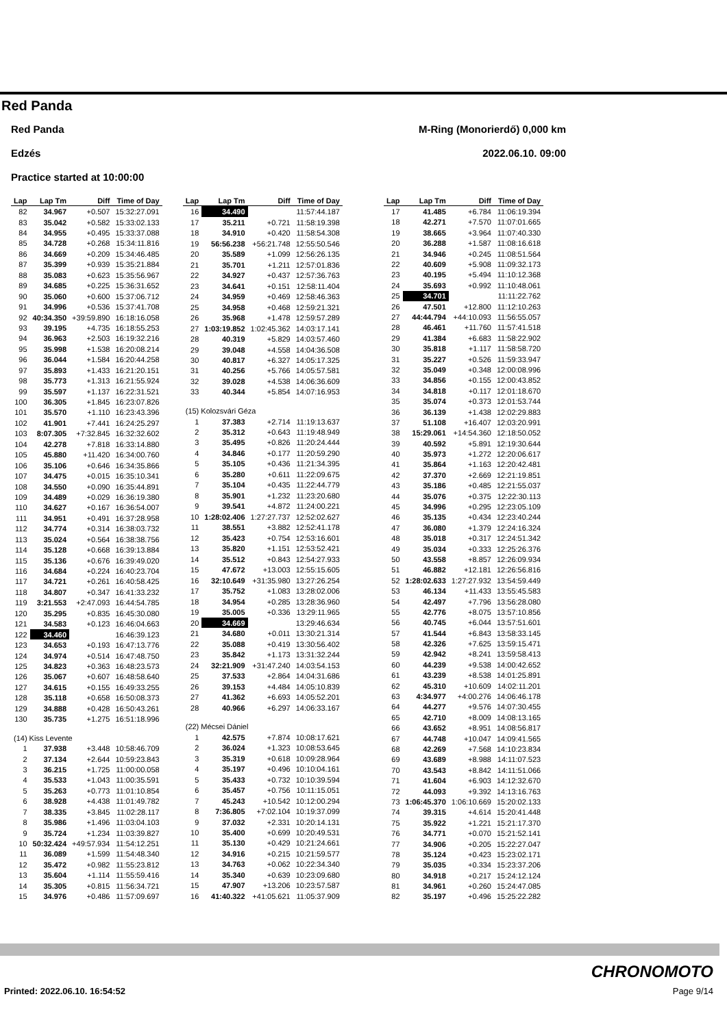Red Panda
Red Panda M-Ring (Monorierdő) 0,000 km
Edzés 2022.06.10. 09:00
Practice started at 10:00:00
| Lap | Lap Tm | Diff | Time of Day |
| --- | --- | --- | --- |
| 82 | 34.967 | +0.507 | 15:32:27.091 |
| 83 | 35.042 | +0.582 | 15:33:02.133 |
| 84 | 34.955 | +0.495 | 15:33:37.088 |
| 85 | 34.728 | +0.268 | 15:34:11.816 |
| 86 | 34.669 | +0.209 | 15:34:46.485 |
| 87 | 35.399 | +0.939 | 15:35:21.884 |
| 88 | 35.083 | +0.623 | 15:35:56.967 |
| 89 | 34.685 | +0.225 | 15:36:31.652 |
| 90 | 35.060 | +0.600 | 15:37:06.712 |
| 91 | 34.996 | +0.536 | 15:37:41.708 |
| 92 | 40:34.350 | +39:59.890 | 16:18:16.058 |
| 93 | 39.195 | +4.735 | 16:18:55.253 |
| 94 | 36.963 | +2.503 | 16:19:32.216 |
| 95 | 35.998 | +1.538 | 16:20:08.214 |
| 96 | 36.044 | +1.584 | 16:20:44.258 |
| 97 | 35.893 | +1.433 | 16:21:20.151 |
| 98 | 35.773 | +1.313 | 16:21:55.924 |
| 99 | 35.597 | +1.137 | 16:22:31.521 |
| 100 | 36.305 | +1.845 | 16:23:07.826 |
| 101 | 35.570 | +1.110 | 16:23:43.396 |
| 102 | 41.901 | +7.441 | 16:24:25.297 |
| 103 | 8:07.305 | +7:32.845 | 16:32:32.602 |
| 104 | 42.278 | +7.818 | 16:33:14.880 |
| 105 | 45.880 | +11.420 | 16:34:00.760 |
| 106 | 35.106 | +0.646 | 16:34:35.866 |
| 107 | 34.475 | +0.015 | 16:35:10.341 |
| 108 | 34.550 | +0.090 | 16:35:44.891 |
| 109 | 34.489 | +0.029 | 16:36:19.380 |
| 110 | 34.627 | +0.167 | 16:36:54.007 |
| 111 | 34.951 | +0.491 | 16:37:28.958 |
| 112 | 34.774 | +0.314 | 16:38:03.732 |
| 113 | 35.024 | +0.564 | 16:38:38.756 |
| 114 | 35.128 | +0.668 | 16:39:13.884 |
| 115 | 35.136 | +0.676 | 16:39:49.020 |
| 116 | 34.684 | +0.224 | 16:40:23.704 |
| 117 | 34.721 | +0.261 | 16:40:58.425 |
| 118 | 34.807 | +0.347 | 16:41:33.232 |
| 119 | 3:21.553 | +2:47.093 | 16:44:54.785 |
| 120 | 35.295 | +0.835 | 16:45:30.080 |
| 121 | 34.583 | +0.123 | 16:46:04.663 |
| 122 | 34.460 | | 16:46:39.123 |
| 123 | 34.653 | +0.193 | 16:47:13.776 |
| 124 | 34.974 | +0.514 | 16:47:48.750 |
| 125 | 34.823 | +0.363 | 16:48:23.573 |
| 126 | 35.067 | +0.607 | 16:48:58.640 |
| 127 | 34.615 | +0.155 | 16:49:33.255 |
| 128 | 35.118 | +0.658 | 16:50:08.373 |
| 129 | 34.888 | +0.428 | 16:50:43.261 |
| 130 | 35.735 | +1.275 | 16:51:18.996 |
| (14) Kiss Levente | | | |
| 1 | 37.938 | +3.448 | 10:58:46.709 |
| 2 | 37.134 | +2.644 | 10:59:23.843 |
| 3 | 36.215 | +1.725 | 11:00:00.058 |
| 4 | 35.533 | +1.043 | 11:00:35.591 |
| 5 | 35.263 | +0.773 | 11:01:10.854 |
| 6 | 38.928 | +4.438 | 11:01:49.782 |
| 7 | 38.335 | +3.845 | 11:02:28.117 |
| 8 | 35.986 | +1.496 | 11:03:04.103 |
| 9 | 35.724 | +1.234 | 11:03:39.827 |
| 10 | 50:32.424 | +49:57.934 | 11:54:12.251 |
| 11 | 36.089 | +1.599 | 11:54:48.340 |
| 12 | 35.472 | +0.982 | 11:55:23.812 |
| 13 | 35.604 | +1.114 | 11:55:59.416 |
| 14 | 35.305 | +0.815 | 11:56:34.721 |
| 15 | 34.976 | +0.486 | 11:57:09.697 |
| Lap | Lap Tm | Diff | Time of Day |
| --- | --- | --- | --- |
| 16 | 34.490 | | 11:57:44.187 |
| 17 | 35.211 | +0.721 | 11:58:19.398 |
| 18 | 34.910 | +0.420 | 11:58:54.308 |
| 19 | 56:56.238 | +56:21.748 | 12:55:50.546 |
| 20 | 35.589 | +1.099 | 12:56:26.135 |
| 21 | 35.701 | +1.211 | 12:57:01.836 |
| 22 | 34.927 | +0.437 | 12:57:36.763 |
| 23 | 34.641 | +0.151 | 12:58:11.404 |
| 24 | 34.959 | +0.469 | 12:58:46.363 |
| 25 | 34.958 | +0.468 | 12:59:21.321 |
| 26 | 35.968 | +1.478 | 12:59:57.289 |
| 27 | 1:03:19.852 | 1:02:45.362 | 14:03:17.141 |
| 28 | 40.319 | +5.829 | 14:03:57.460 |
| 29 | 39.048 | +4.558 | 14:04:36.508 |
| 30 | 40.817 | +6.327 | 14:05:17.325 |
| 31 | 40.256 | +5.766 | 14:05:57.581 |
| 32 | 39.028 | +4.538 | 14:06:36.609 |
| 33 | 40.344 | +5.854 | 14:07:16.953 |
| (15) Kolozsvári Géza | | | |
| 1 | 37.383 | +2.714 | 11:19:13.637 |
| 2 | 35.312 | +0.643 | 11:19:48.949 |
| 3 | 35.495 | +0.826 | 11:20:24.444 |
| 4 | 34.846 | +0.177 | 11:20:59.290 |
| 5 | 35.105 | +0.436 | 11:21:34.395 |
| 6 | 35.280 | +0.611 | 11:22:09.675 |
| 7 | 35.104 | +0.435 | 11:22:44.779 |
| 8 | 35.901 | +1.232 | 11:23:20.680 |
| 9 | 39.541 | +4.872 | 11:24:00.221 |
| 10 | 1:28:02.406 | 1:27:27.737 | 12:52:02.627 |
| 11 | 38.551 | +3.882 | 12:52:41.178 |
| 12 | 35.423 | +0.754 | 12:53:16.601 |
| 13 | 35.820 | +1.151 | 12:53:52.421 |
| 14 | 35.512 | +0.843 | 12:54:27.933 |
| 15 | 47.672 | +13.003 | 12:55:15.605 |
| 16 | 32:10.649 | +31:35.980 | 13:27:26.254 |
| 17 | 35.752 | +1.083 | 13:28:02.006 |
| 18 | 34.954 | +0.285 | 13:28:36.960 |
| 19 | 35.005 | +0.336 | 13:29:11.965 |
| 20 | 34.669 | | 13:29:46.634 |
| 21 | 34.680 | +0.011 | 13:30:21.314 |
| 22 | 35.088 | +0.419 | 13:30:56.402 |
| 23 | 35.842 | +1.173 | 13:31:32.244 |
| 24 | 32:21.909 | +31:47.240 | 14:03:54.153 |
| 25 | 37.533 | +2.864 | 14:04:31.686 |
| 26 | 39.153 | +4.484 | 14:05:10.839 |
| 27 | 41.362 | +6.693 | 14:05:52.201 |
| 28 | 40.966 | +6.297 | 14:06:33.167 |
| (22) Mécsei Dániel | | | |
| 1 | 42.575 | +7.874 | 10:08:17.621 |
| 2 | 36.024 | +1.323 | 10:08:53.645 |
| 3 | 35.319 | +0.618 | 10:09:28.964 |
| 4 | 35.197 | +0.496 | 10:10:04.161 |
| 5 | 35.433 | +0.732 | 10:10:39.594 |
| 6 | 35.457 | +0.756 | 10:11:15.051 |
| 7 | 45.243 | +10.542 | 10:12:00.294 |
| 8 | 7:36.805 | +7:02.104 | 10:19:37.099 |
| 9 | 37.032 | +2.331 | 10:20:14.131 |
| 10 | 35.400 | +0.699 | 10:20:49.531 |
| 11 | 35.130 | +0.429 | 10:21:24.661 |
| 12 | 34.916 | +0.215 | 10:21:59.577 |
| 13 | 34.763 | +0.062 | 10:22:34.340 |
| 14 | 35.340 | +0.639 | 10:23:09.680 |
| 15 | 47.907 | +13.206 | 10:23:57.587 |
| 16 | 41:40.322 | +41:05.621 | 11:05:37.909 |
| Lap | Lap Tm | Diff | Time of Day |
| --- | --- | --- | --- |
| 17 | 41.485 | +6.784 | 11:06:19.394 |
| 18 | 42.271 | +7.570 | 11:07:01.665 |
| 19 | 38.665 | +3.964 | 11:07:40.330 |
| 20 | 36.288 | +1.587 | 11:08:16.618 |
| 21 | 34.946 | +0.245 | 11:08:51.564 |
| 22 | 40.609 | +5.908 | 11:09:32.173 |
| 23 | 40.195 | +5.494 | 11:10:12.368 |
| 24 | 35.693 | +0.992 | 11:10:48.061 |
| 25 | 34.701 | | 11:11:22.762 |
| 26 | 47.501 | +12.800 | 11:12:10.263 |
| 27 | 44:44.794 | +44:10.093 | 11:56:55.057 |
| 28 | 46.461 | +11.760 | 11:57:41.518 |
| 29 | 41.384 | +6.683 | 11:58:22.902 |
| 30 | 35.818 | +1.117 | 11:58:58.720 |
| 31 | 35.227 | +0.526 | 11:59:33.947 |
| 32 | 35.049 | +0.348 | 12:00:08.996 |
| 33 | 34.856 | +0.155 | 12:00:43.852 |
| 34 | 34.818 | +0.117 | 12:01:18.670 |
| 35 | 35.074 | +0.373 | 12:01:53.744 |
| 36 | 36.139 | +1.438 | 12:02:29.883 |
| 37 | 51.108 | +16.407 | 12:03:20.991 |
| 38 | 15:29.061 | +14:54.360 | 12:18:50.052 |
| 39 | 40.592 | +5.891 | 12:19:30.644 |
| 40 | 35.973 | +1.272 | 12:20:06.617 |
| 41 | 35.864 | +1.163 | 12:20:42.481 |
| 42 | 37.370 | +2.669 | 12:21:19.851 |
| 43 | 35.186 | +0.485 | 12:21:55.037 |
| 44 | 35.076 | +0.375 | 12:22:30.113 |
| 45 | 34.996 | +0.295 | 12:23:05.109 |
| 46 | 35.135 | +0.434 | 12:23:40.244 |
| 47 | 36.080 | +1.379 | 12:24:16.324 |
| 48 | 35.018 | +0.317 | 12:24:51.342 |
| 49 | 35.034 | +0.333 | 12:25:26.376 |
| 50 | 43.558 | +8.857 | 12:26:09.934 |
| 51 | 46.882 | +12.181 | 12:26:56.816 |
| 52 | 1:28:02.633 | 1:27:27.932 | 13:54:59.449 |
| 53 | 46.134 | +11.433 | 13:55:45.583 |
| 54 | 42.497 | +7.796 | 13:56:28.080 |
| 55 | 42.776 | +8.075 | 13:57:10.856 |
| 56 | 40.745 | +6.044 | 13:57:51.601 |
| 57 | 41.544 | +6.843 | 13:58:33.145 |
| 58 | 42.326 | +7.625 | 13:59:15.471 |
| 59 | 42.942 | +8.241 | 13:59:58.413 |
| 60 | 44.239 | +9.538 | 14:00:42.652 |
| 61 | 43.239 | +8.538 | 14:01:25.891 |
| 62 | 45.310 | +10.609 | 14:02:11.201 |
| 63 | 4:34.977 | +4:00.276 | 14:06:46.178 |
| 64 | 44.277 | +9.576 | 14:07:30.455 |
| 65 | 42.710 | +8.009 | 14:08:13.165 |
| 66 | 43.652 | +8.951 | 14:08:56.817 |
| 67 | 44.748 | +10.047 | 14:09:41.565 |
| 68 | 42.269 | +7.568 | 14:10:23.834 |
| 69 | 43.689 | +8.988 | 14:11:07.523 |
| 70 | 43.543 | +8.842 | 14:11:51.066 |
| 71 | 41.604 | +6.903 | 14:12:32.670 |
| 72 | 44.093 | +9.392 | 14:13:16.763 |
| 73 | 1:06:45.370 | 1:06:10.669 | 15:20:02.133 |
| 74 | 39.315 | +4.614 | 15:20:41.448 |
| 75 | 35.922 | +1.221 | 15:21:17.370 |
| 76 | 34.771 | +0.070 | 15:21:52.141 |
| 77 | 34.906 | +0.205 | 15:22:27.047 |
| 78 | 35.124 | +0.423 | 15:23:02.171 |
| 79 | 35.035 | +0.334 | 15:23:37.206 |
| 80 | 34.918 | +0.217 | 15:24:12.124 |
| 81 | 34.961 | +0.260 | 15:24:47.085 |
| 82 | 35.197 | +0.496 | 15:25:22.282 |
CHRONOMOTO
Printed: 2022.06.10. 16:54:52 Page 9/14